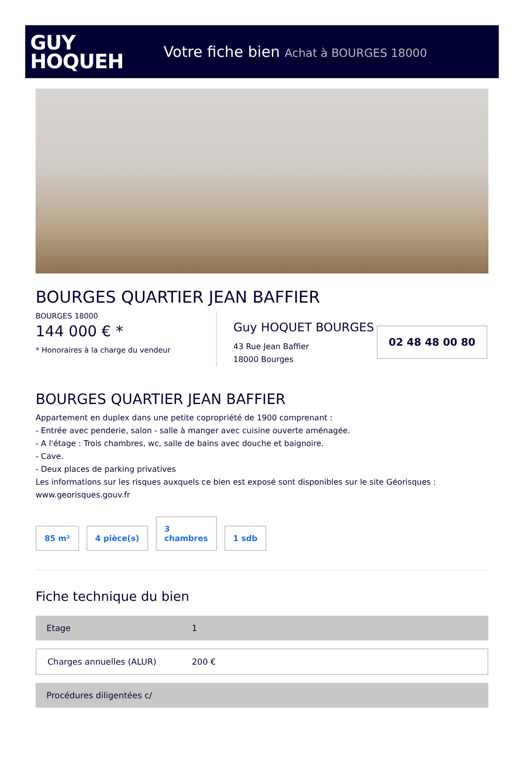GUY
HOQUEH
Votre fiche bien Achat à BOURGES 18000
BOURGES QUARTIER JEAN BAFFIER
BOURGES 18000
144 000 € *
* Honoraires à la charge du vendeur
Guy HOQUET BOURGES
43 Rue Jean Baffier
18000 Bourges
02 48 48 00 80
BOURGES QUARTIER JEAN BAFFIER
Appartement en duplex dans une petite copropriété de 1900 comprenant :
- Entrée avec penderie, salon - salle à manger avec cuisine ouverte aménagée.
- A l'étage : Trois chambres, wc, salle de bains avec douche et baignoire.
- Cave.
- Deux places de parking privatives
Les informations sur les risques auxquels ce bien est exposé sont disponibles sur le site Géorisques : www.georisques.gouv.fr
85 m²
4 pièce(s)
3
chambres
1 sdb
Fiche technique du bien
| Etage | 1 |
| Charges annuelles (ALUR) | 200 € |
| Procédures diligentées c/ | |